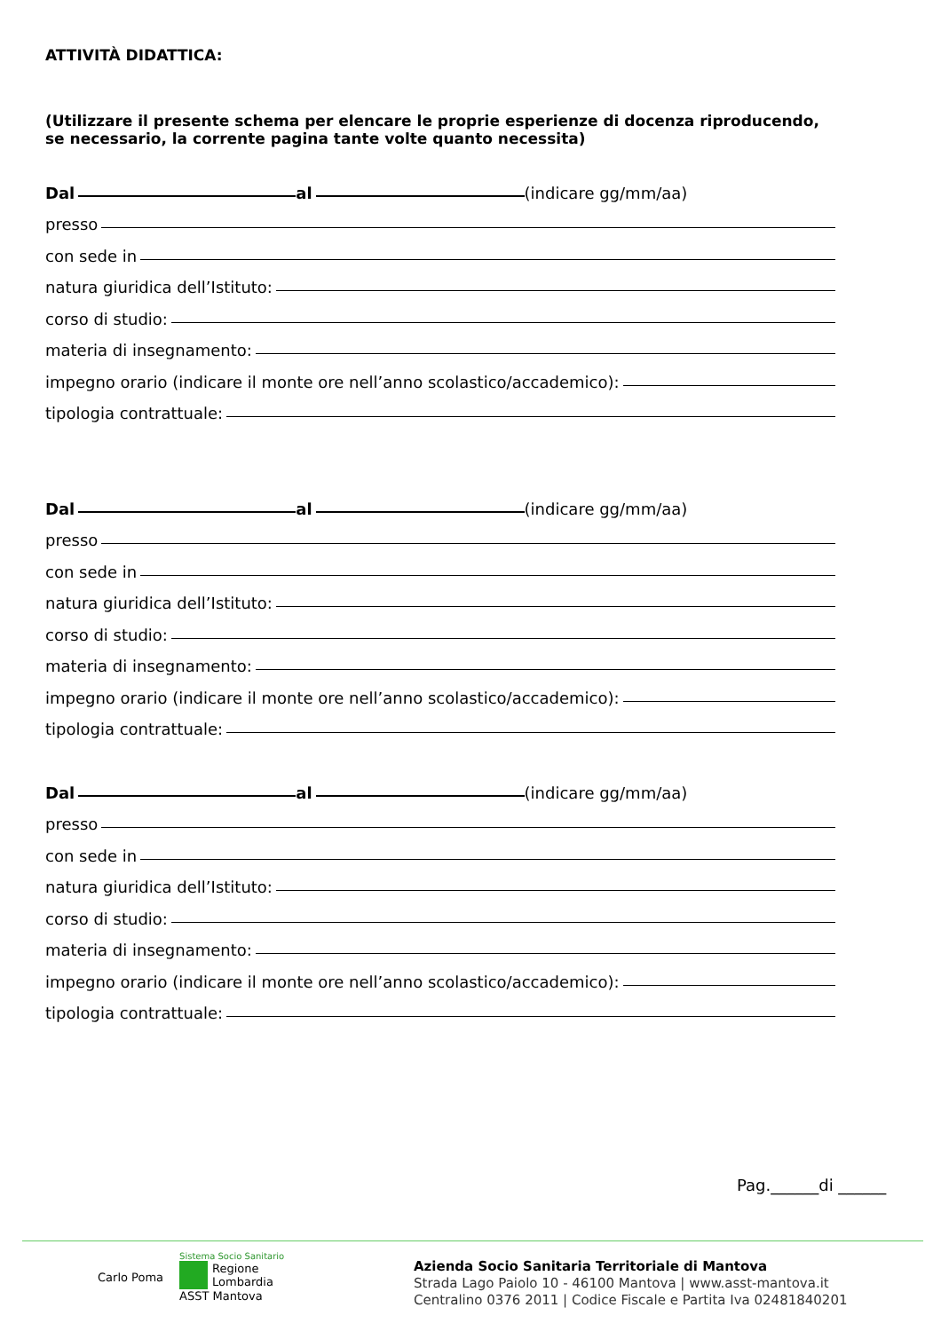ATTIVITÀ DIDATTICA:
(Utilizzare il presente schema per elencare le proprie esperienze di docenza riproducendo, se necessario, la corrente pagina tante volte quanto necessita)
Dal al (indicare gg/mm/aa)
presso
con sede in
natura giuridica dell’Istituto:
corso di studio:
materia di insegnamento:
impegno orario (indicare il monte ore nell’anno scolastico/accademico):
tipologia contrattuale:
Dal al (indicare gg/mm/aa)
presso
con sede in
natura giuridica dell’Istituto:
corso di studio:
materia di insegnamento:
impegno orario (indicare il monte ore nell’anno scolastico/accademico):
tipologia contrattuale:
Dal al (indicare gg/mm/aa)
presso
con sede in
natura giuridica dell’Istituto:
corso di studio:
materia di insegnamento:
impegno orario (indicare il monte ore nell’anno scolastico/accademico):
tipologia contrattuale:
Pag.______di ______
Carlo Poma
Sistema Socio Sanitario
Regione
Lombardia
ASST Mantova
Azienda Socio Sanitaria Territoriale di Mantova
Strada Lago Paiolo 10 - 46100 Mantova | www.asst-mantova.it
Centralino 0376 2011 | Codice Fiscale e Partita Iva 02481840201